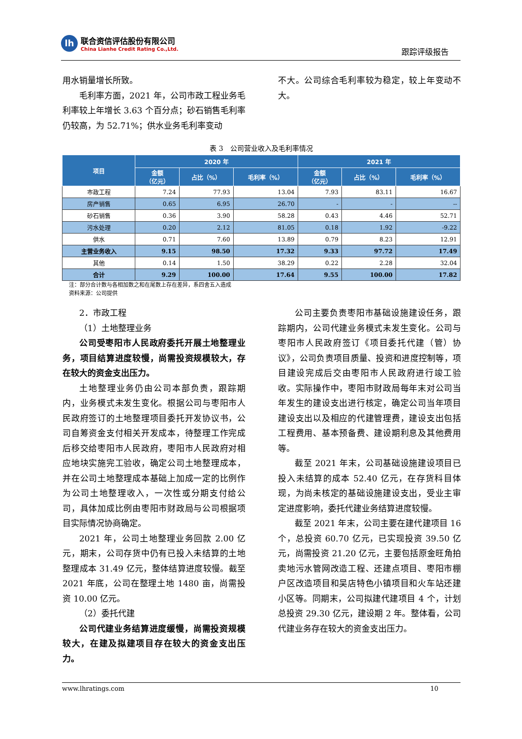lh
联合资信评估股份有限公司
China Lianhe Credit Rating Co.,Ltd.
跟踪评级报告
用水销量增长所致。
毛利率方面，2021 年，公司市政工程业务毛利率较上年增长 3.63 个百分点；砂石销售毛利率仍较高，为 52.71%；供水业务毛利率变动
不大。公司综合毛利率较为稳定，较上年变动不大。
表 3　公司营业收入及毛利率情况
| 项目 | 2020 年 | | | 2021 年 | | |
| --- | --- | --- | --- | --- | --- | --- |
| | 金额 （亿元） | 占比（%） | 毛利率（%） | 金额 （亿元） | 占比（%） | 毛利率（%） |
| 市政工程 | 7.24 | 77.93 | 13.04 | 7.93 | 83.11 | 16.67 |
| 房产销售 | 0.65 | 6.95 | 26.70 | - | - | -- |
| 砂石销售 | 0.36 | 3.90 | 58.28 | 0.43 | 4.46 | 52.71 |
| 污水处理 | 0.20 | 2.12 | 81.05 | 0.18 | 1.92 | -9.22 |
| 供水 | 0.71 | 7.60 | 13.89 | 0.79 | 8.23 | 12.91 |
| 主营业务收入 | 9.15 | 98.50 | 17.32 | 9.33 | 97.72 | 17.49 |
| 其他 | 0.14 | 1.50 | 38.29 | 0.22 | 2.28 | 32.04 |
| 合计 | 9.29 | 100.00 | 17.64 | 9.55 | 100.00 | 17.82 |
注：部分合计数与各相加数之和在尾数上存在差异，系四舍五入造成
资料来源：公司提供
2．市政工程
（1）土地整理业务
公司受枣阳市人民政府委托开展土地整理业务，项目结算进度较慢，尚需投资规模较大，存在较大的资金支出压力。
土地整理业务仍由公司本部负责，跟踪期内，业务模式未发生变化。根据公司与枣阳市人民政府签订的土地整理项目委托开发协议书，公司自筹资金支付相关开发成本，待整理工作完成后移交给枣阳市人民政府，枣阳市人民政府对相应地块实施完工验收，确定公司土地整理成本，并在公司土地整理成本基础上加成一定的比例作为公司土地整理收入，一次性或分期支付给公司，具体加成比例由枣阳市财政局与公司根据项目实际情况协商确定。
2021 年，公司土地整理业务回款 2.00 亿元，期末，公司存货中仍有已投入未结算的土地整理成本 31.49 亿元，整体结算进度较慢。截至 2021 年底，公司在整理土地 1480 亩，尚需投资 10.00 亿元。
（2）委托代建
公司代建业务结算进度缓慢，尚需投资规模较大，在建及拟建项目存在较大的资金支出压力。
公司主要负责枣阳市基础设施建设任务，跟踪期内，公司代建业务模式未发生变化。公司与枣阳市人民政府签订《项目委托代建（管）协议》，公司负责项目质量、投资和进度控制等，项目建设完成后交由枣阳市人民政府进行竣工验收。实际操作中，枣阳市财政局每年末对公司当年发生的建设支出进行核定，确定公司当年项目建设支出以及相应的代建管理费，建设支出包括工程费用、基本预备费、建设期利息及其他费用等。
截至 2021 年末，公司基础设施建设项目已投入未结算的成本 52.40 亿元，在存货科目体现，为尚未核定的基础设施建设支出，受业主审定进度影响，委托代建业务结算进度较慢。
截至 2021 年末，公司主要在建代建项目 16 个，总投资 60.70 亿元，已实现投资 39.50 亿元，尚需投资 21.20 亿元，主要包括原金旺角拍卖地污水管网改造工程、还建点项目、枣阳市棚户区改造项目和吴店特色小镇项目和火车站还建小区等。同期末，公司拟建代建项目 4 个，计划总投资 29.30 亿元，建设期 2 年。整体看，公司代建业务存在较大的资金支出压力。
www.lhratings.com 10